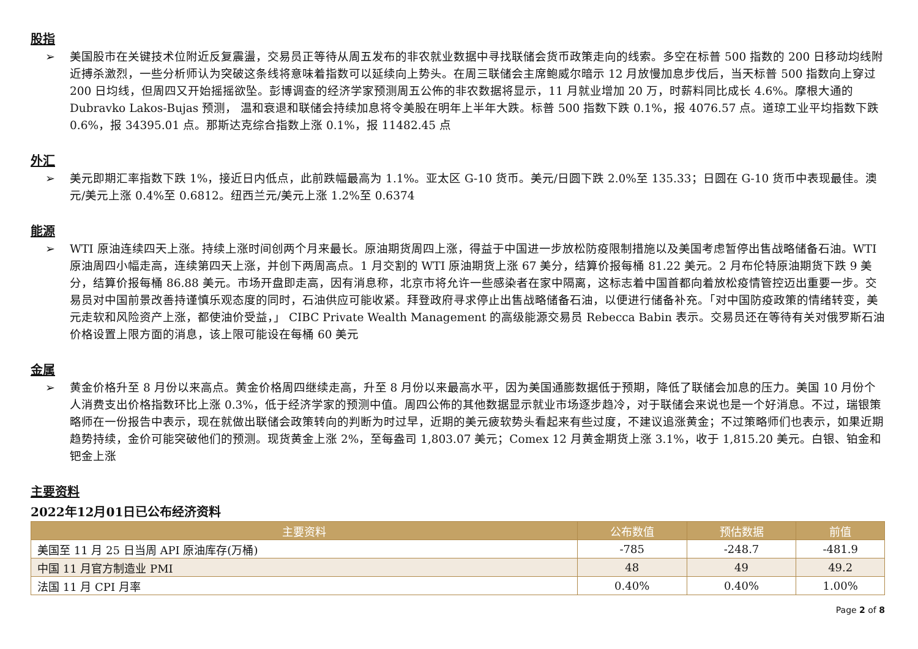股指
➢ 美国股市在关键技术位附近反复震盪，交易员正等待从周五发布的非农就业数据中寻找联储会货币政策走向的线索。多空在标普 500 指数的 200 日移动均线附近搏杀激烈，一些分析师认为突破这条线将意味着指数可以延续向上势头。在周三联储会主席鲍威尔暗示 12 月放慢加息步伐后，当天标普 500 指数向上穿过 200 日均线，但周四又开始摇摇欲坠。彭博调查的经济学家预测周五公佈的非农数据将显示，11 月就业增加 20 万，时薪料同比成长 4.6%。摩根大通的 Dubravko Lakos-Bujas 预测， 温和衰退和联储会持续加息将令美股在明年上半年大跌。标普 500 指数下跌 0.1%，报 4076.57 点。道琼工业平均指数下跌 0.6%，报 34395.01 点。那斯达克综合指数上涨 0.1%，报 11482.45 点
外汇
➢ 美元即期汇率指数下跌 1%，接近日内低点，此前跌幅最高为 1.1%。亚太区 G-10 货币。美元/日圆下跌 2.0%至 135.33；日圆在 G-10 货币中表现最佳。澳元/美元上涨 0.4%至 0.6812。纽西兰元/美元上涨 1.2%至 0.6374
能源
➢ WTI 原油连续四天上涨。持续上涨时间创两个月来最长。原油期货周四上涨，得益于中国进一步放松防疫限制措施以及美国考虑暂停出售战略储备石油。WTI 原油周四小幅走高，连续第四天上涨，并创下两周高点。1 月交割的 WTI 原油期货上涨 67 美分，结算价报每桶 81.22 美元。2 月布伦特原油期货下跌 9 美分，结算价报每桶 86.88 美元。市场开盘即走高，因有消息称，北京市将允许一些感染者在家中隔离，这标志着中国首都向着放松疫情管控迈出重要一步。交易员对中国前景改善持谨慎乐观态度的同时，石油供应可能收紧。拜登政府寻求停止出售战略储备石油，以便进行储备补充。「对中国防疫政策的情绪转变，美元走软和风险资产上涨，都使油价受益，」 CIBC Private Wealth Management 的高级能源交易员 Rebecca Babin 表示。交易员还在等待有关对俄罗斯石油价格设置上限方面的消息，该上限可能设在每桶 60 美元
金属
➢ 黄金价格升至 8 月份以来高点。黄金价格周四继续走高，升至 8 月份以来最高水平，因为美国通膨数据低于预期，降低了联储会加息的压力。美国 10 月份个人消费支出价格指数环比上涨 0.3%，低于经济学家的预测中值。周四公佈的其他数据显示就业市场逐步趋冷，对于联储会来说也是一个好消息。不过，瑞银策略师在一份报告中表示，现在就做出联储会政策转向的判断为时过早，近期的美元疲软势头看起来有些过度，不建议追涨黄金；不过策略师们也表示，如果近期趋势持续，金价可能突破他们的预测。现货黄金上涨 2%，至每盎司 1,803.07 美元；Comex 12 月黄金期货上涨 3.1%，收于 1,815.20 美元。白银、铂金和钯金上涨
主要资料
2022年12月01日已公布经济资料
| 主要资料 | 公布数值 | 预估数据 | 前值 |
| --- | --- | --- | --- |
| 美国至 11 月 25 日当周 API 原油库存(万桶) | -785 | -248.7 | -481.9 |
| 中国 11 月官方制造业 PMI | 48 | 49 | 49.2 |
| 法国 11 月 CPI 月率 | 0.40% | 0.40% | 1.00% |
Page 2 of 8